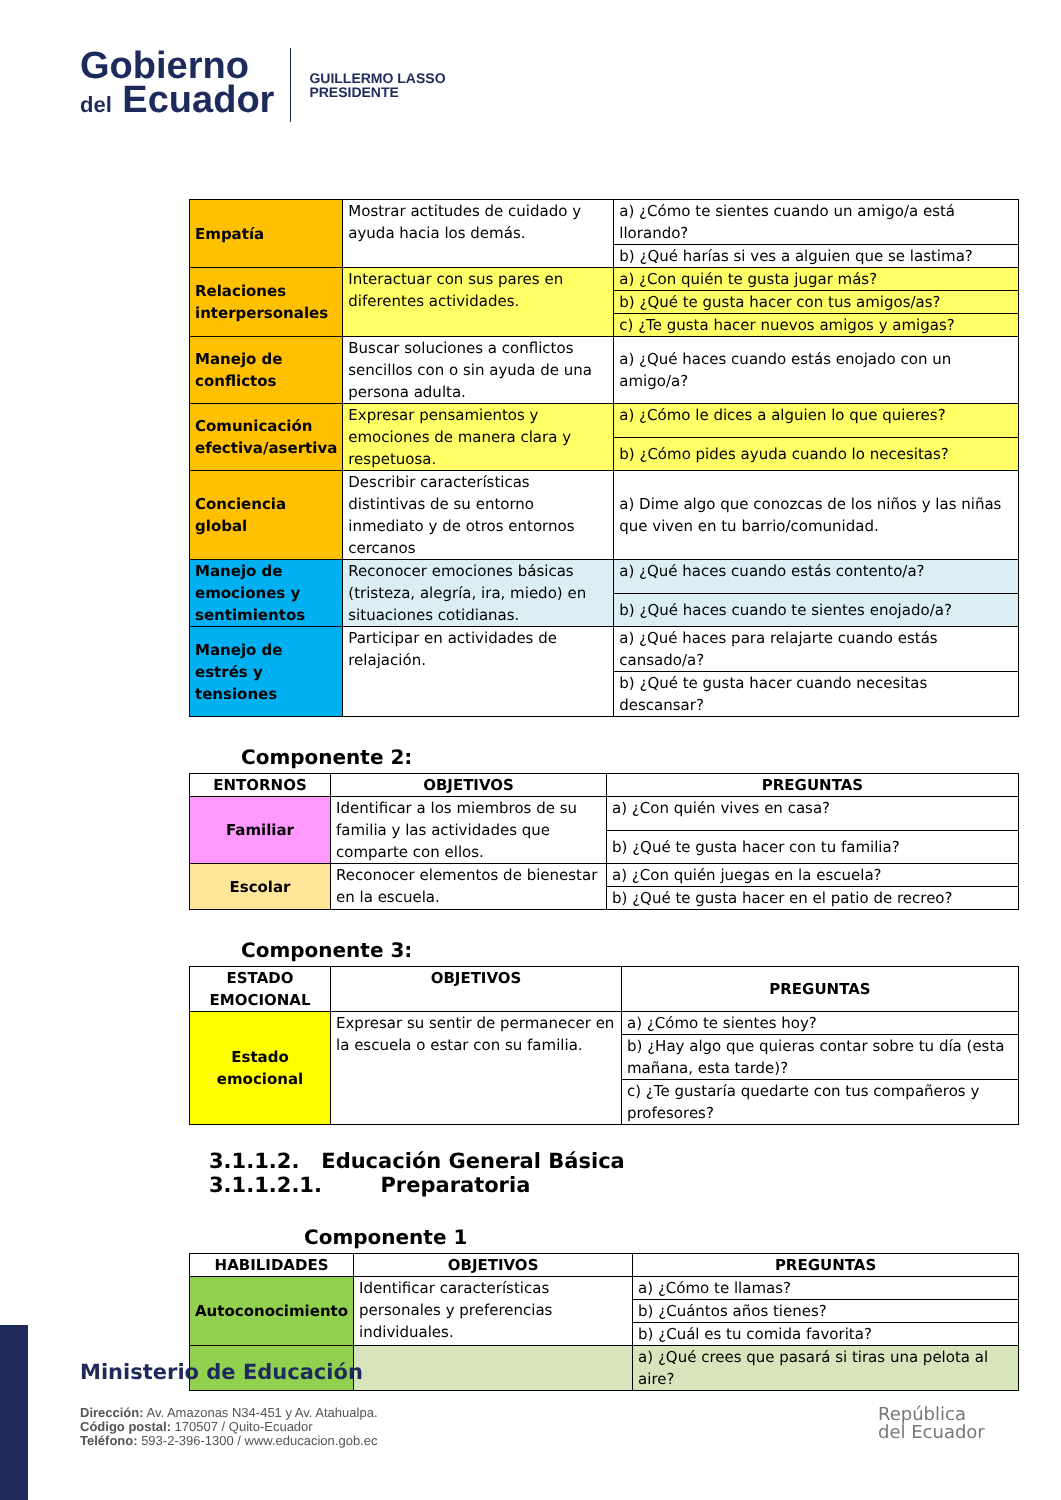Gobierno
del Ecuador
GUILLERMO LASSO
PRESIDENTE
| Empatía | Mostrar actitudes de cuidado y ayuda hacia los demás. | a) ¿Cómo te sientes cuando un amigo/a está llorando? |
| | | b) ¿Qué harías si ves a alguien que se lastima? |
| Relaciones interpersonales | Interactuar con sus pares en diferentes actividades. | a) ¿Con quién te gusta jugar más? |
| | | b) ¿Qué te gusta hacer con tus amigos/as? |
| | | c) ¿Te gusta hacer nuevos amigos y amigas? |
| Manejo de conflictos | Buscar soluciones a conflictos sencillos con o sin ayuda de una persona adulta. | a) ¿Qué haces cuando estás enojado con un amigo/a? |
| Comunicación efectiva/asertiva | Expresar pensamientos y emociones de manera clara y respetuosa. | a) ¿Cómo le dices a alguien lo que quieres? |
| | | b) ¿Cómo pides ayuda cuando lo necesitas? |
| Conciencia global | Describir características distintivas de su entorno inmediato y de otros entornos cercanos | a) Dime algo que conozcas de los niños y las niñas que viven en tu barrio/comunidad. |
| Manejo de emociones y sentimientos | Reconocer emociones básicas (tristeza, alegría, ira, miedo) en situaciones cotidianas. | a) ¿Qué haces cuando estás contento/a? |
| | | b) ¿Qué haces cuando te sientes enojado/a? |
| Manejo de estrés y tensiones | Participar en actividades de relajación. | a) ¿Qué haces para relajarte cuando estás cansado/a? |
| | | b) ¿Qué te gusta hacer cuando necesitas descansar? |
Componente 2:
| ENTORNOS | OBJETIVOS | PREGUNTAS |
| --- | --- | --- |
| Familiar | Identificar a los miembros de su familia y las actividades que comparte con ellos. | a) ¿Con quién vives en casa? |
| | | b) ¿Qué te gusta hacer con tu familia? |
| Escolar | Reconocer elementos de bienestar en la escuela. | a) ¿Con quién juegas en la escuela? |
| | | b) ¿Qué te gusta hacer en el patio de recreo? |
Componente 3:
| ESTADO EMOCIONAL | OBJETIVOS | PREGUNTAS |
| --- | --- | --- |
| Estado emocional | Expresar su sentir de permanecer en la escuela o estar con su familia. | a) ¿Cómo te sientes hoy? |
| | | b) ¿Hay algo que quieras contar sobre tu día (esta mañana, esta tarde)? |
| | | c) ¿Te gustaría quedarte con tus compañeros y profesores? |
3.1.1.2. Educación General Básica
3.1.1.2.1. Preparatoria
Componente 1
| HABILIDADES | OBJETIVOS | PREGUNTAS |
| --- | --- | --- |
| Autoconocimiento | Identificar características personales y preferencias individuales. | a) ¿Cómo te llamas? |
| | | b) ¿Cuántos años tienes? |
| | | b) ¿Cuál es tu comida favorita? |
| | | a) ¿Qué crees que pasará si tiras una pelota al aire? |
Ministerio de Educación
Dirección: Av. Amazonas N34-451 y Av. Atahualpa.
Código postal: 170507 / Quito-Ecuador
Teléfono: 593-2-396-1300 / www.educacion.gob.ec
República
del Ecuador